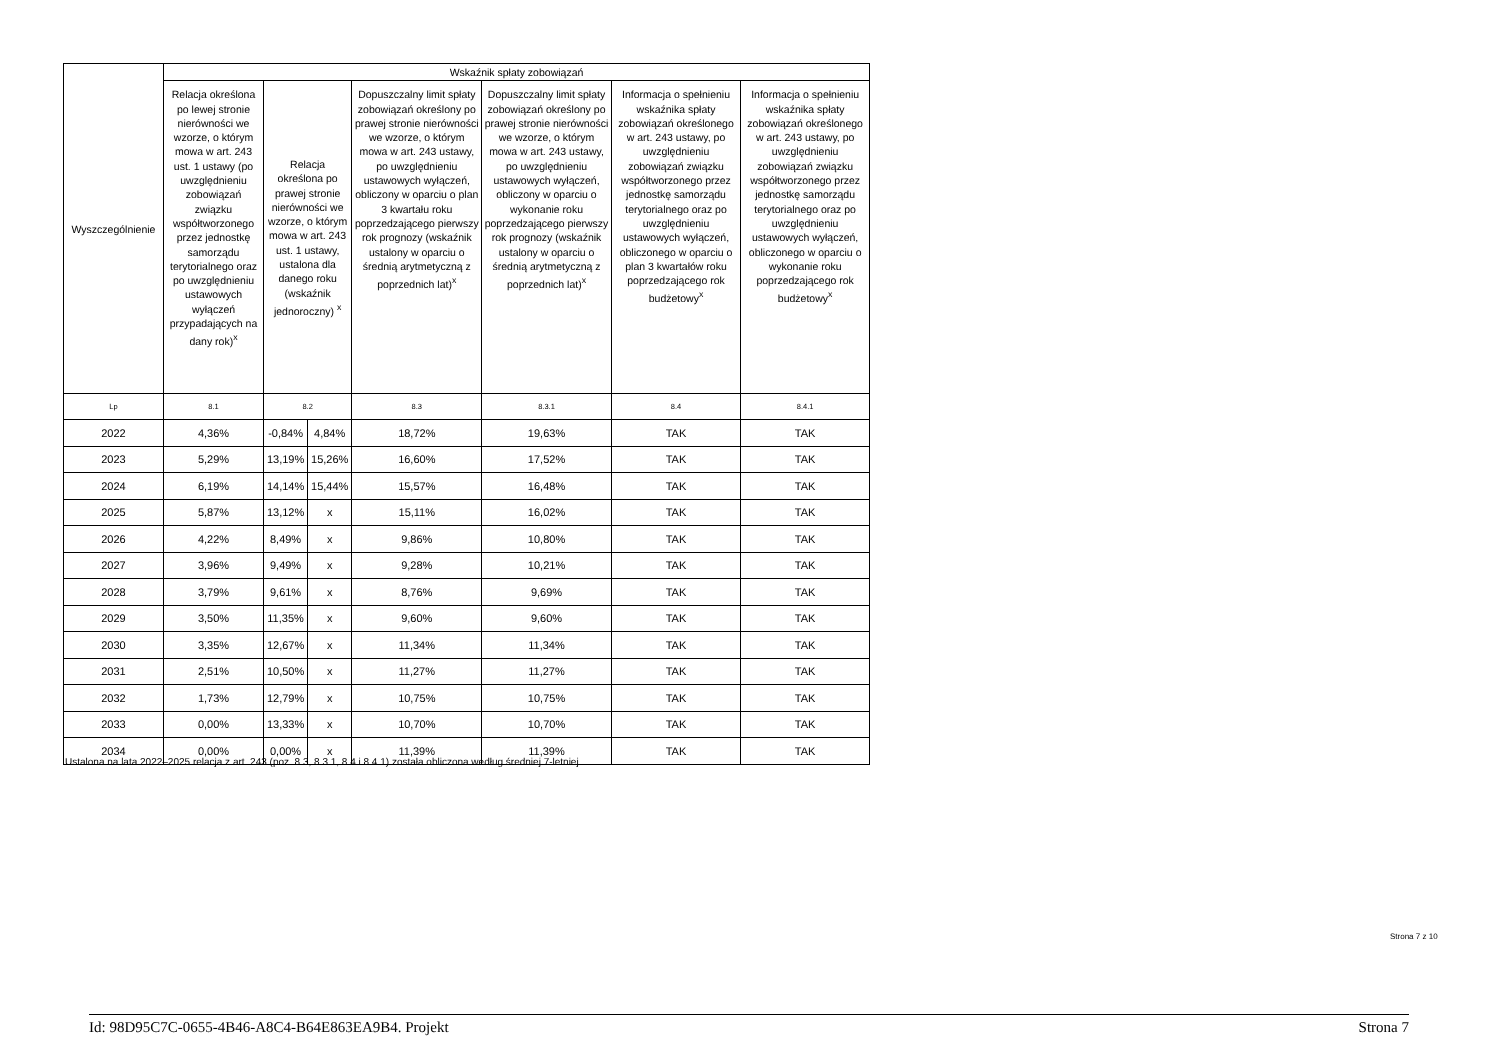| Wyszczególnienie | Wskaźnik spłaty zobowiązań | | | | | | |
| --- | --- | --- | --- | --- | --- | --- | --- |
| | Relacja określona po lewej stronie nierówności we wzorze, o którym mowa w art. 243 ust. 1 ustawy (po uwzględnieniu zobowiązań związku współtworzonego przez jednostkę samorządu terytorialnego oraz po uwzględnieniu ustawowych wyłączeń przypadających na dany rok)<sup>x</sup> | Relacja określona po prawej stronie nierówności we wzorze, o którym mowa w art. 243 ust. 1 ustawy, ustalona dla danego roku (wskaźnik jednoroczny) <sup>x</sup> | | Dopuszczalny limit spłaty zobowiązań określony po prawej stronie nierówności we wzorze, o którym mowa w art. 243 ustawy, po uwzględnieniu ustawowych wyłączeń, obliczony w oparciu o plan 3 kwartału roku poprzedzającego pierwszy rok prognozy (wskaźnik ustalony w oparciu o średnią arytmetyczną z poprzednich lat)<sup>x</sup> | Dopuszczalny limit spłaty zobowiązań określony po prawej stronie nierówności we wzorze, o którym mowa w art. 243 ustawy, po uwzględnieniu ustawowych wyłączeń, obliczony w oparciu o wykonanie roku poprzedzającego pierwszy rok prognozy (wskaźnik ustalony w oparciu o średnią arytmetyczną z poprzednich lat)<sup>x</sup> | Informacja o spełnieniu wskaźnika spłaty zobowiązań określonego w art. 243 ustawy, po uwzględnieniu zobowiązań związku współtworzonego przez jednostkę samorządu terytorialnego oraz po uwzględnieniu ustawowych wyłączeń, obliczonego w oparciu o plan 3 kwartałów roku poprzedzającego rok budżetowy<sup>x</sup> | Informacja o spełnieniu wskaźnika spłaty zobowiązań określonego w art. 243 ustawy, po uwzględnieniu zobowiązań związku współtworzonego przez jednostkę samorządu terytorialnego oraz po uwzględnieniu ustawowych wyłączeń, obliczonego w oparciu o wykonanie roku poprzedzającego rok budżetowy<sup>x</sup> |
| Lp | 8.1 | 8.2 | | 8.3 | 8.3.1 | 8.4 | 8.4.1 |
| 2022 | 4,36% | -0,84% | 4,84% | 18,72% | 19,63% | TAK | TAK |
| 2023 | 5,29% | 13,19% | 15,26% | 16,60% | 17,52% | TAK | TAK |
| 2024 | 6,19% | 14,14% | 15,44% | 15,57% | 16,48% | TAK | TAK |
| 2025 | 5,87% | 13,12% | x | 15,11% | 16,02% | TAK | TAK |
| 2026 | 4,22% | 8,49% | x | 9,86% | 10,80% | TAK | TAK |
| 2027 | 3,96% | 9,49% | x | 9,28% | 10,21% | TAK | TAK |
| 2028 | 3,79% | 9,61% | x | 8,76% | 9,69% | TAK | TAK |
| 2029 | 3,50% | 11,35% | x | 9,60% | 9,60% | TAK | TAK |
| 2030 | 3,35% | 12,67% | x | 11,34% | 11,34% | TAK | TAK |
| 2031 | 2,51% | 10,50% | x | 11,27% | 11,27% | TAK | TAK |
| 2032 | 1,73% | 12,79% | x | 10,75% | 10,75% | TAK | TAK |
| 2033 | 0,00% | 13,33% | x | 10,70% | 10,70% | TAK | TAK |
| 2034 | 0,00% | 0,00% | x | 11,39% | 11,39% | TAK | TAK |
Ustalona na lata 2022–2025 relacja z art. 243 (poz. 8.3, 8.3.1, 8.4 i 8.4.1) została obliczona według średniej 7-letniej
Strona 7 z 10
Id: 98D95C7C-0655-4B46-A8C4-B64E863EA9B4. Projekt Strona 7